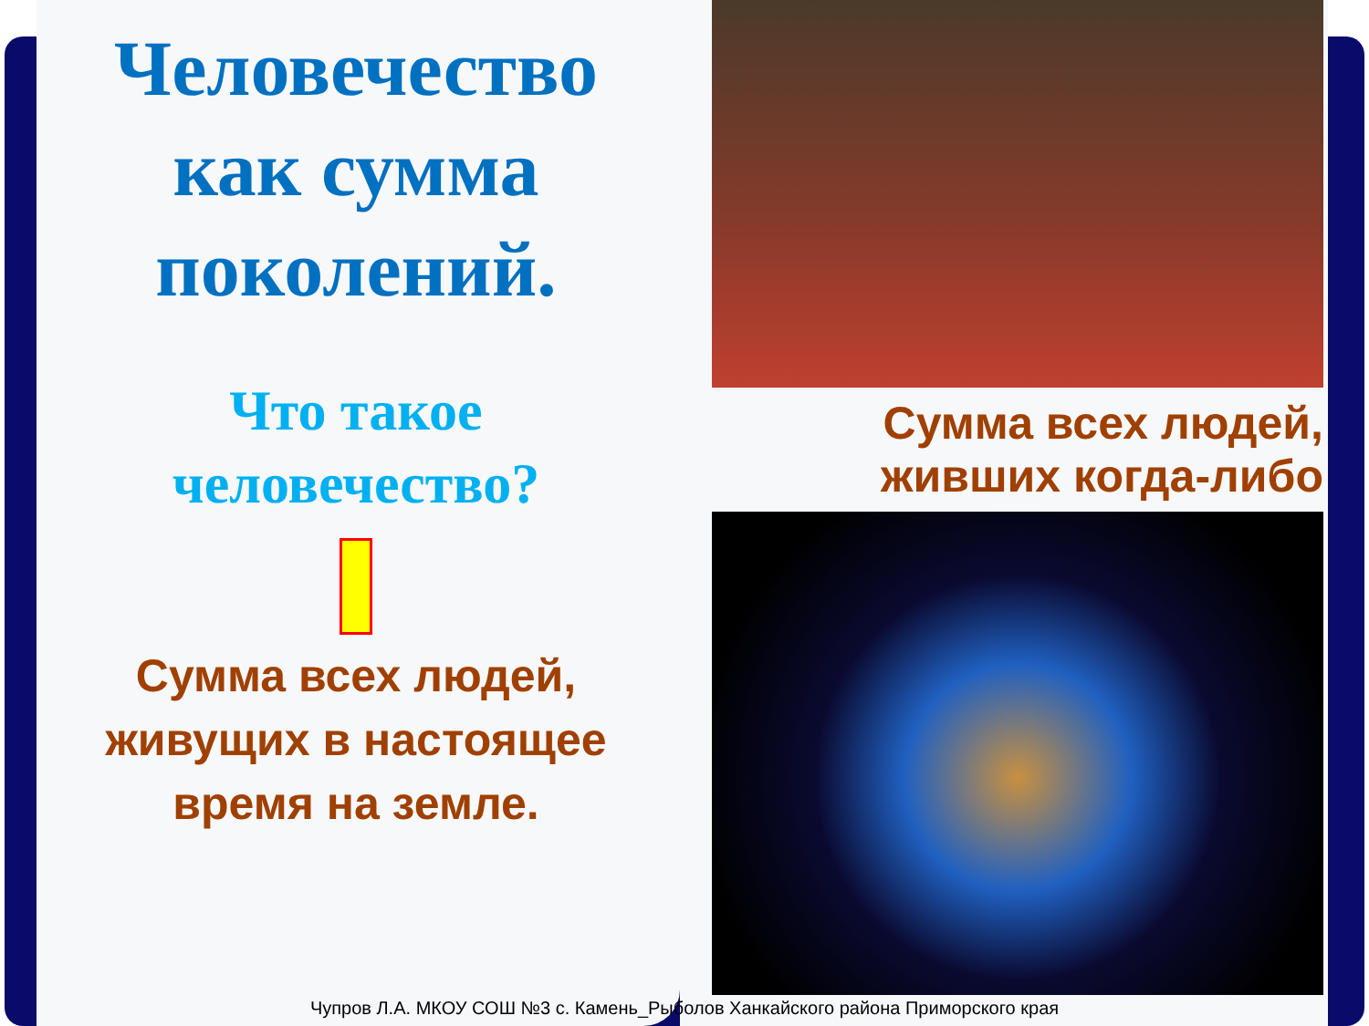Человечество как сумма поколений.
Что такое человечество?
Сумма всех людей, живущих в настоящее время на земле.
Сумма всех людей, живших когда-либо
Чупров Л.А. МКОУ СОШ №3 с. Камень_Рыболов Ханкайского района Приморского края